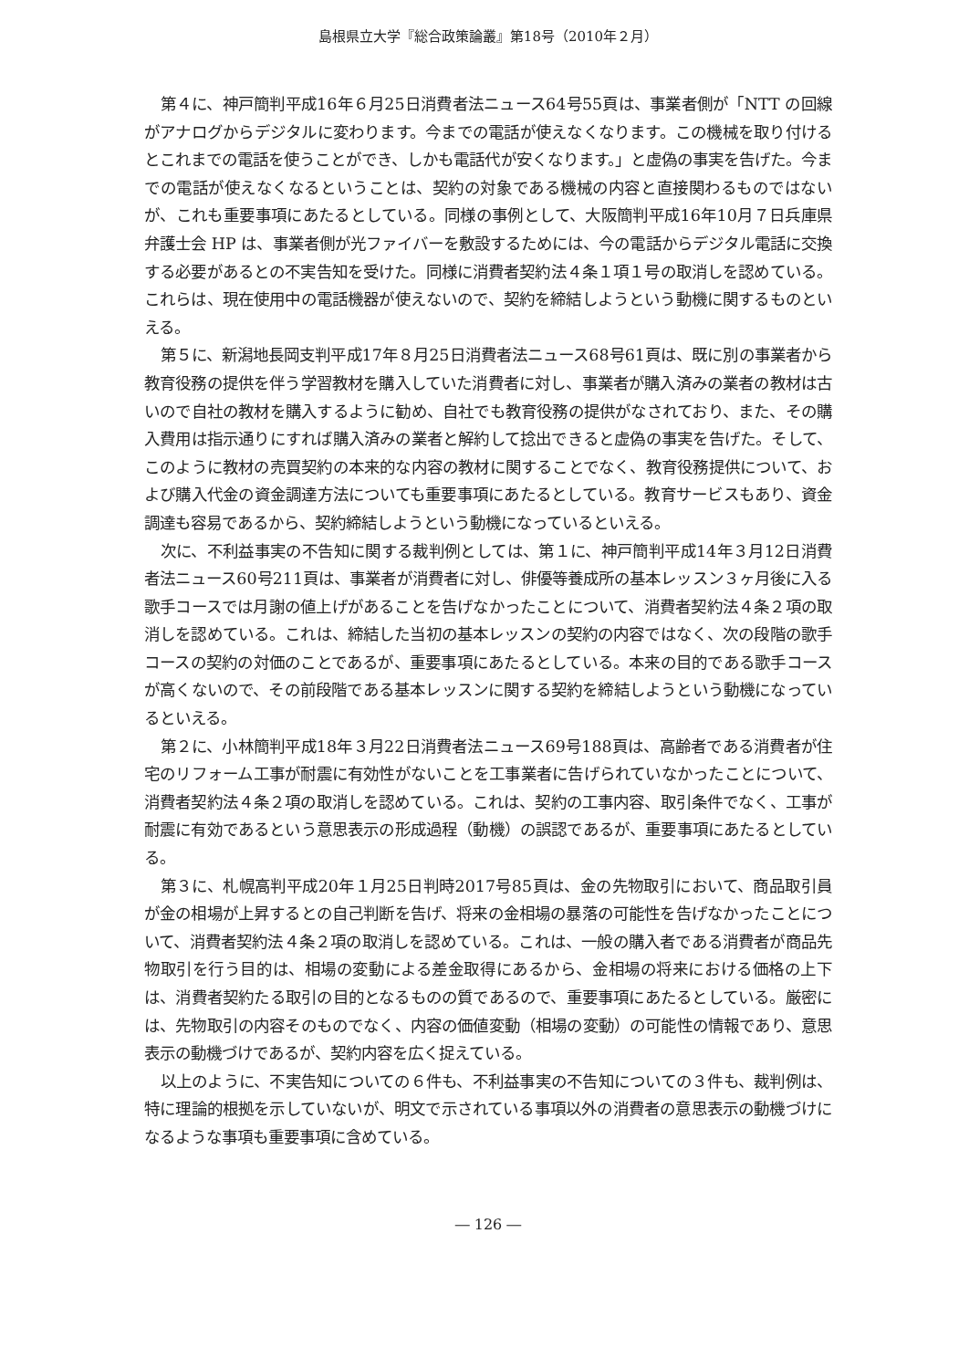島根県立大学『総合政策論叢』第18号（2010年２月）
第４に、神戸簡判平成16年６月25日消費者法ニュース64号55頁は、事業者側が「NTT の回線がアナログからデジタルに変わります。今までの電話が使えなくなります。この機械を取り付けるとこれまでの電話を使うことができ、しかも電話代が安くなります。」と虚偽の事実を告げた。今までの電話が使えなくなるということは、契約の対象である機械の内容と直接関わるものではないが、これも重要事項にあたるとしている。同様の事例として、大阪簡判平成16年10月７日兵庫県弁護士会 HP は、事業者側が光ファイバーを敷設するためには、今の電話からデジタル電話に交換する必要があるとの不実告知を受けた。同様に消費者契約法４条１項１号の取消しを認めている。これらは、現在使用中の電話機器が使えないので、契約を締結しようという動機に関するものといえる。
第５に、新潟地長岡支判平成17年８月25日消費者法ニュース68号61頁は、既に別の事業者から教育役務の提供を伴う学習教材を購入していた消費者に対し、事業者が購入済みの業者の教材は古いので自社の教材を購入するように勧め、自社でも教育役務の提供がなされており、また、その購入費用は指示通りにすれば購入済みの業者と解約して捻出できると虚偽の事実を告げた。そして、このように教材の売買契約の本来的な内容の教材に関することでなく、教育役務提供について、および購入代金の資金調達方法についても重要事項にあたるとしている。教育サービスもあり、資金調達も容易であるから、契約締結しようという動機になっているといえる。
次に、不利益事実の不告知に関する裁判例としては、第１に、神戸簡判平成14年３月12日消費者法ニュース60号211頁は、事業者が消費者に対し、俳優等養成所の基本レッスン３ヶ月後に入る歌手コースでは月謝の値上げがあることを告げなかったことについて、消費者契約法４条２項の取消しを認めている。これは、締結した当初の基本レッスンの契約の内容ではなく、次の段階の歌手コースの契約の対価のことであるが、重要事項にあたるとしている。本来の目的である歌手コースが高くないので、その前段階である基本レッスンに関する契約を締結しようという動機になっているといえる。
第２に、小林簡判平成18年３月22日消費者法ニュース69号188頁は、高齢者である消費者が住宅のリフォーム工事が耐震に有効性がないことを工事業者に告げられていなかったことについて、消費者契約法４条２項の取消しを認めている。これは、契約の工事内容、取引条件でなく、工事が耐震に有効であるという意思表示の形成過程（動機）の誤認であるが、重要事項にあたるとしている。
第３に、札幌高判平成20年１月25日判時2017号85頁は、金の先物取引において、商品取引員が金の相場が上昇するとの自己判断を告げ、将来の金相場の暴落の可能性を告げなかったことについて、消費者契約法４条２項の取消しを認めている。これは、一般の購入者である消費者が商品先物取引を行う目的は、相場の変動による差金取得にあるから、金相場の将来における価格の上下は、消費者契約たる取引の目的となるものの質であるので、重要事項にあたるとしている。厳密には、先物取引の内容そのものでなく、内容の価値変動（相場の変動）の可能性の情報であり、意思表示の動機づけであるが、契約内容を広く捉えている。
以上のように、不実告知についての６件も、不利益事実の不告知についての３件も、裁判例は、特に理論的根拠を示していないが、明文で示されている事項以外の消費者の意思表示の動機づけになるような事項も重要事項に含めている。
― 126 ―